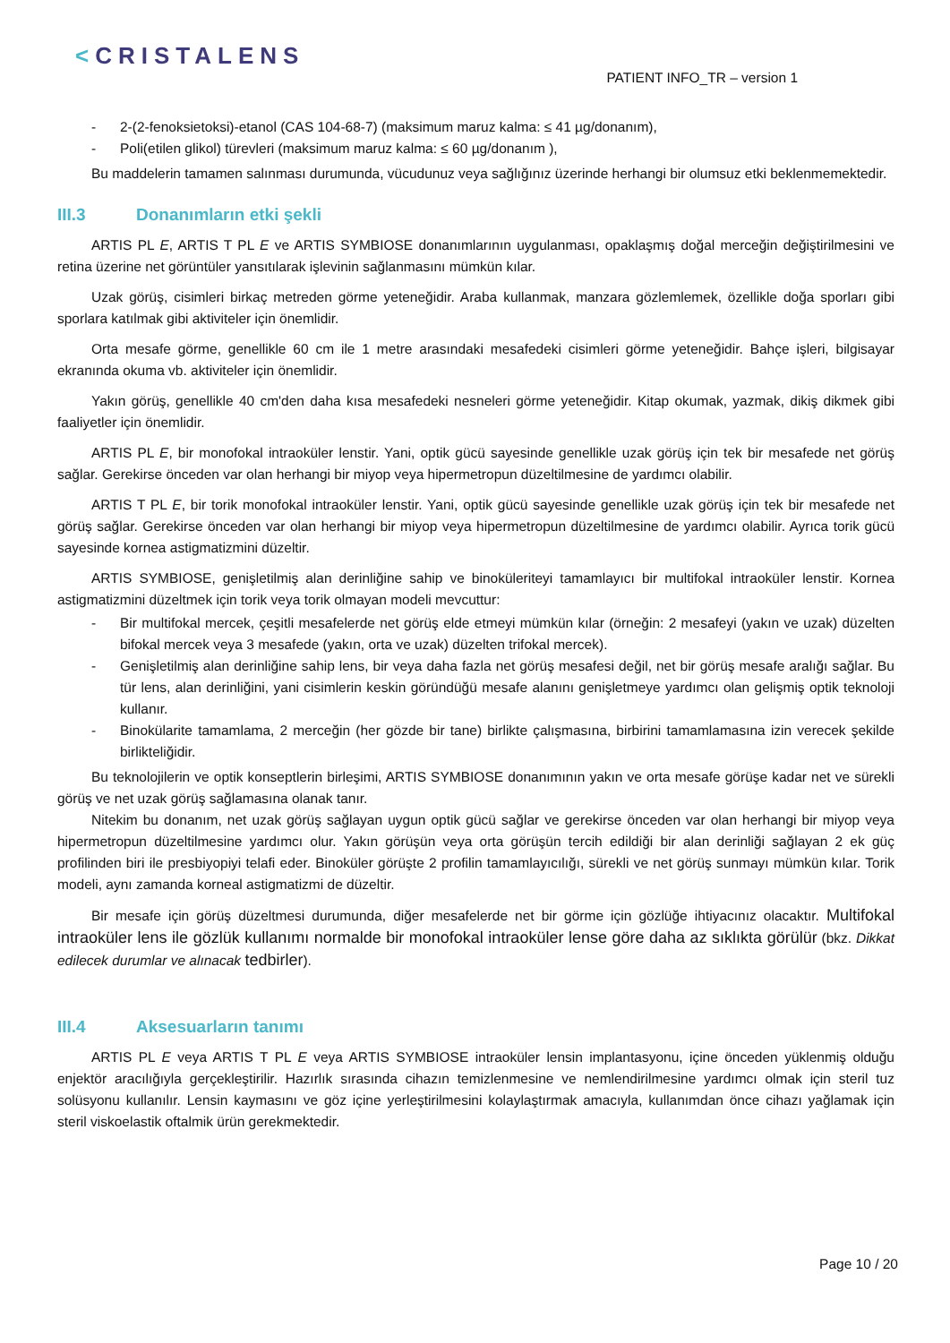<CRISTALENS
PATIENT INFO_TR – version 1
- 2-(2-fenoksietoksi)-etanol (CAS 104-68-7) (maksimum maruz kalma: ≤ 41 µg/donanım),
- Poli(etilen glikol) türevleri (maksimum maruz kalma: ≤ 60 µg/donanım ),
Bu maddelerin tamamen salınması durumunda, vücudunuz veya sağlığınız üzerinde herhangi bir olumsuz etki beklenmemektedir.
III.3 Donanımların etki şekli
ARTIS PL E, ARTIS T PL E ve ARTIS SYMBIOSE donanımlarının uygulanması, opaklaşmış doğal merceğin değiştirilmesini ve retina üzerine net görüntüler yansıtılarak işlevinin sağlanmasını mümkün kılar.
Uzak görüş, cisimleri birkaç metreden görme yeteneğidir. Araba kullanmak, manzara gözlemlemek, özellikle doğa sporları gibi sporlara katılmak gibi aktiviteler için önemlidir.
Orta mesafe görme, genellikle 60 cm ile 1 metre arasındaki mesafedeki cisimleri görme yeteneğidir. Bahçe işleri, bilgisayar ekranında okuma vb. aktiviteler için önemlidir.
Yakın görüş, genellikle 40 cm'den daha kısa mesafedeki nesneleri görme yeteneğidir. Kitap okumak, yazmak, dikiş dikmek gibi faaliyetler için önemlidir.
ARTIS PL E, bir monofokal intraoküler lenstir. Yani, optik gücü sayesinde genellikle uzak görüş için tek bir mesafede net görüş sağlar. Gerekirse önceden var olan herhangi bir miyop veya hipermetropun düzeltilmesine de yardımcı olabilir.
ARTIS T PL E, bir torik monofokal intraoküler lenstir. Yani, optik gücü sayesinde genellikle uzak görüş için tek bir mesafede net görüş sağlar. Gerekirse önceden var olan herhangi bir miyop veya hipermetropun düzeltilmesine de yardımcı olabilir. Ayrıca torik gücü sayesinde kornea astigmatizmini düzeltir.
ARTIS SYMBIOSE, genişletilmiş alan derinliğine sahip ve binoküleriteyi tamamlayıcı bir multifokal intraoküler lenstir. Kornea astigmatizmini düzeltmek için torik veya torik olmayan modeli mevcuttur:
- Bir multifokal mercek, çeşitli mesafelerde net görüş elde etmeyi mümkün kılar (örneğin: 2 mesafeyi (yakın ve uzak) düzelten bifokal mercek veya 3 mesafede (yakın, orta ve uzak) düzelten trifokal mercek).
- Genişletilmiş alan derinliğine sahip lens, bir veya daha fazla net görüş mesafesi değil, net bir görüş mesafe aralığı sağlar. Bu tür lens, alan derinliğini, yani cisimlerin keskin göründüğü mesafe alanını genişletmeye yardımcı olan gelişmiş optik teknoloji kullanır.
- Binokülarite tamamlama, 2 merceğin (her gözde bir tane) birlikte çalışmasına, birbirini tamamlamasına izin verecek şekilde birlikteliğidir.
Bu teknolojilerin ve optik konseptlerin birleşimi, ARTIS SYMBIOSE donanımının yakın ve orta mesafe görüşe kadar net ve sürekli görüş ve net uzak görüş sağlamasına olanak tanır.
Nitekim bu donanım, net uzak görüş sağlayan uygun optik gücü sağlar ve gerekirse önceden var olan herhangi bir miyop veya hipermetropun düzeltilmesine yardımcı olur. Yakın görüşün veya orta görüşün tercih edildiği bir alan derinliği sağlayan 2 ek güç profilinden biri ile presbiyopiyi telafi eder. Binoküler görüşte 2 profilin tamamlayıcılığı, sürekli ve net görüş sunmayı mümkün kılar. Torik modeli, aynı zamanda korneal astigmatizmi de düzeltir.
Bir mesafe için görüş düzeltmesi durumunda, diğer mesafelerde net bir görme için gözlüğe ihtiyacınız olacaktır. Multifokal intraoküler lens ile gözlük kullanımı normalde bir monofokal intraoküler lense göre daha az sıklıkta görülür (bkz. Dikkat edilecek durumlar ve alınacak tedbirler).
III.4 Aksesuarların tanımı
ARTIS PL E veya ARTIS T PL E veya ARTIS SYMBIOSE intraoküler lensin implantasyonu, içine önceden yüklenmiş olduğu enjektör aracılığıyla gerçekleştirilir. Hazırlık sırasında cihazın temizlenmesine ve nemlendirilmesine yardımcı olmak için steril tuz solüsyonu kullanılır. Lensin kaymasını ve göz içine yerleştirilmesini kolaylaştırmak amacıyla, kullanımdan önce cihazı yağlamak için steril viskoelastik oftalmik ürün gerekmektedir.
Page 10 / 20